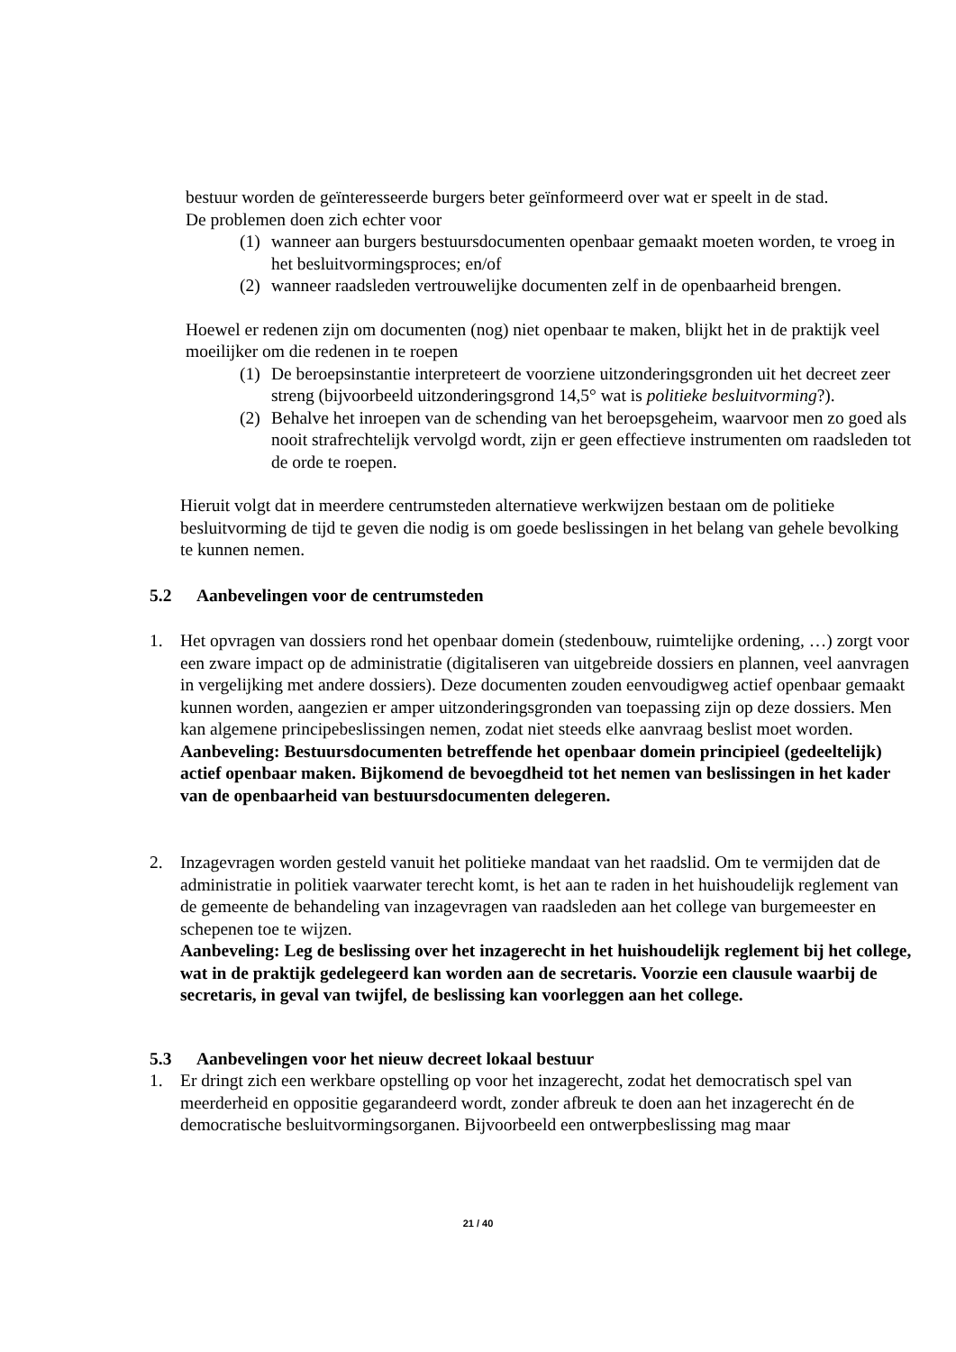bestuur worden de geïnteresseerde burgers beter geïnformeerd over wat er speelt in de stad.
De problemen doen zich echter voor
(1) wanneer aan burgers bestuursdocumenten openbaar gemaakt moeten worden, te vroeg in het besluitvormingsproces; en/of
(2) wanneer raadsleden vertrouwelijke documenten zelf in de openbaarheid brengen.
Hoewel er redenen zijn om documenten (nog) niet openbaar te maken, blijkt het in de praktijk veel moeilijker om die redenen in te roepen
(1) De beroepsinstantie interpreteert de voorziene uitzonderingsgronden uit het decreet zeer streng (bijvoorbeeld uitzonderingsgrond 14,5° wat is politieke besluitvorming?).
(2) Behalve het inroepen van de schending van het beroepsgeheim, waarvoor men zo goed als nooit strafrechtelijk vervolgd wordt, zijn er geen effectieve instrumenten om raadsleden tot de orde te roepen.
Hieruit volgt dat in meerdere centrumsteden alternatieve werkwijzen bestaan om de politieke besluitvorming de tijd te geven die nodig is om goede beslissingen in het belang van gehele bevolking te kunnen nemen.
5.2 Aanbevelingen voor de centrumsteden
1. Het opvragen van dossiers rond het openbaar domein (stedenbouw, ruimtelijke ordening, …) zorgt voor een zware impact op de administratie (digitaliseren van uitgebreide dossiers en plannen, veel aanvragen in vergelijking met andere dossiers). Deze documenten zouden eenvoudigweg actief openbaar gemaakt kunnen worden, aangezien er amper uitzonderingsgronden van toepassing zijn op deze dossiers. Men kan algemene principebeslissingen nemen, zodat niet steeds elke aanvraag beslist moet worden.
Aanbeveling: Bestuursdocumenten betreffende het openbaar domein principieel (gedeeltelijk) actief openbaar maken. Bijkomend de bevoegdheid tot het nemen van beslissingen in het kader van de openbaarheid van bestuursdocumenten delegeren.
2. Inzagevragen worden gesteld vanuit het politieke mandaat van het raadslid. Om te vermijden dat de administratie in politiek vaarwater terecht komt, is het aan te raden in het huishoudelijk reglement van de gemeente de behandeling van inzagevragen van raadsleden aan het college van burgemeester en schepenen toe te wijzen.
Aanbeveling: Leg de beslissing over het inzagerecht in het huishoudelijk reglement bij het college, wat in de praktijk gedelegeerd kan worden aan de secretaris. Voorzie een clausule waarbij de secretaris, in geval van twijfel, de beslissing kan voorleggen aan het college.
5.3 Aanbevelingen voor het nieuw decreet lokaal bestuur
1. Er dringt zich een werkbare opstelling op voor het inzagerecht, zodat het democratisch spel van meerderheid en oppositie gegarandeerd wordt, zonder afbreuk te doen aan het inzagerecht én de democratische besluitvormingsorganen. Bijvoorbeeld een ontwerpbeslissing mag maar
21 / 40